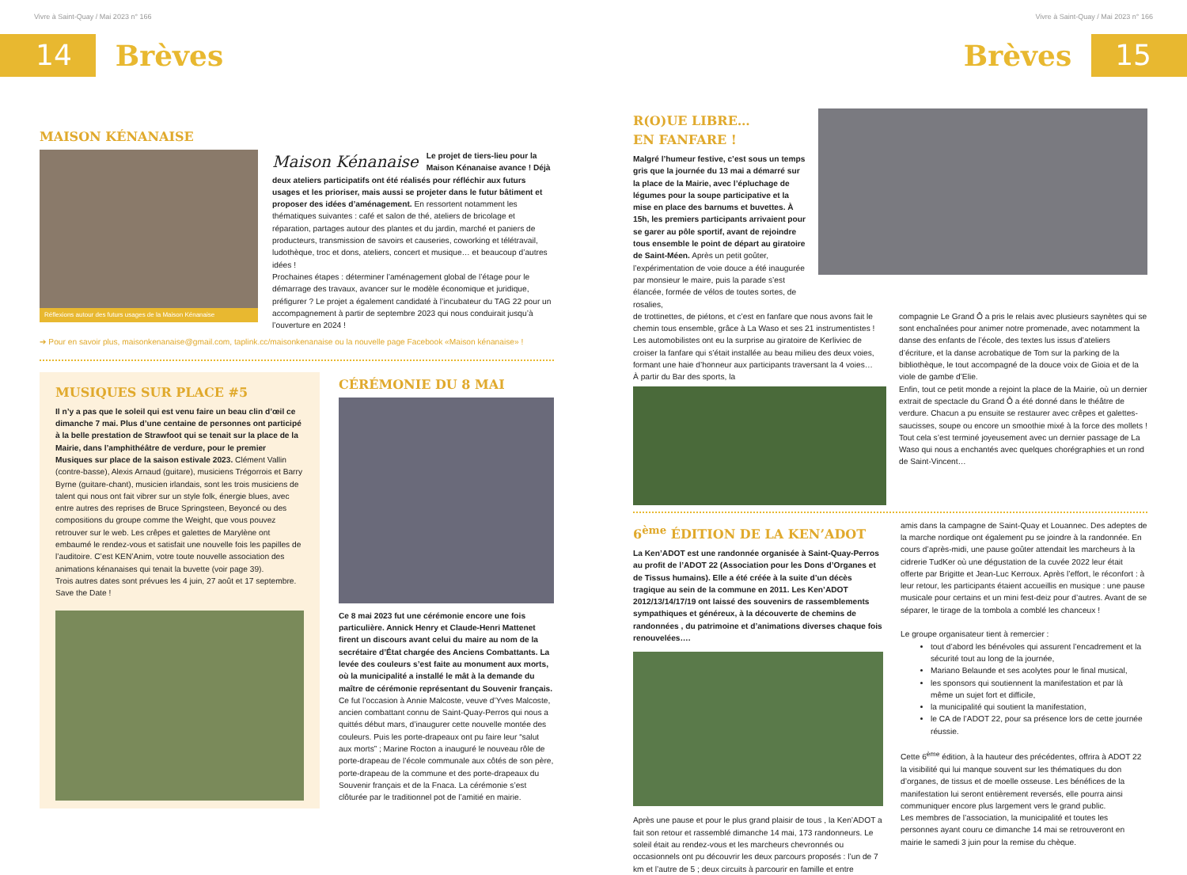Vivre à Saint-Quay / Mai 2023 n° 166
14 Brèves
MAISON KÉNANAISE
Réflexions autour des futurs usages de la Maison Kénanaise
Maison Kénanaise Le projet de tiers-lieu pour la Maison Kénanaise avance ! Déjà deux ateliers participatifs ont été réalisés pour réfléchir aux futurs usages et les prioriser, mais aussi se projeter dans le futur bâtiment et proposer des idées d’aménagement. En ressortent notamment les thématiques suivantes : café et salon de thé, ateliers de bricolage et réparation, partages autour des plantes et du jardin, marché et paniers de producteurs, transmission de savoirs et causeries, coworking et télétravail, ludothèque, troc et dons, ateliers, concert et musique… et beaucoup d’autres idées !
Prochaines étapes : déterminer l’aménagement global de l’étage pour le démarrage des travaux, avancer sur le modèle économique et juridique, préfigurer ? Le projet a également candidaté à l’incubateur du TAG 22 pour un accompagnement à partir de septembre 2023 qui nous conduirait jusqu’à l’ouverture en 2024 !
➔ Pour en savoir plus, maisonkenanaise@gmail.com, taplink.cc/maisonkenanaise ou la nouvelle page Facebook «Maison kénanaise» !
MUSIQUES SUR PLACE #5
Il n’y a pas que le soleil qui est venu faire un beau clin d’œil ce dimanche 7 mai. Plus d’une centaine de personnes ont participé à la belle prestation de Strawfoot qui se tenait sur la place de la Mairie, dans l’amphithéâtre de verdure, pour le premier Musiques sur place de la saison estivale 2023. Clément Vallin (contre-basse), Alexis Arnaud (guitare), musiciens Trégorrois et Barry Byrne (guitare-chant), musicien irlandais, sont les trois musiciens de talent qui nous ont fait vibrer sur un style folk, énergie blues, avec entre autres des reprises de Bruce Springsteen, Beyoncé ou des compositions du groupe comme the Weight, que vous pouvez retrouver sur le web. Les crêpes et galettes de Marylène ont embaumé le rendez-vous et satisfait une nouvelle fois les papilles de l’auditoire. C’est KEN’Anim, votre toute nouvelle association des animations kénanaises qui tenait la buvette (voir page 39).
Trois autres dates sont prévues les 4 juin, 27 août et 17 septembre. Save the Date !
CÉRÉMONIE DU 8 MAI
Ce 8 mai 2023 fut une cérémonie encore une fois particulière. Annick Henry et Claude-Henri Mattenet firent un discours avant celui du maire au nom de la secrétaire d’État chargée des Anciens Combattants. La levée des couleurs s’est faite au monument aux morts, où la municipalité a installé le mât à la demande du maître de cérémonie représentant du Souvenir français. Ce fut l’occasion à Annie Malcoste, veuve d’Yves Malcoste, ancien combattant connu de Saint-Quay-Perros qui nous a quittés début mars, d’inaugurer cette nouvelle montée des couleurs. Puis les porte-drapeaux ont pu faire leur “salut aux morts” ; Marine Rocton a inauguré le nouveau rôle de porte-drapeau de l’école communale aux côtés de son père, porte-drapeau de la commune et des porte-drapeaux du Souvenir français et de la Fnaca. La cérémonie s’est clôturée par le traditionnel pot de l’amitié en mairie.
Vivre à Saint-Quay / Mai 2023 n° 166
Brèves 15
R(O)UE LIBRE…
EN FANFARE !
Malgré l’humeur festive, c’est sous un temps gris que la journée du 13 mai a démarré sur la place de la Mairie, avec l’épluchage de légumes pour la soupe participative et la mise en place des barnums et buvettes. À 15h, les premiers participants arrivaient pour se garer au pôle sportif, avant de rejoindre tous ensemble le point de départ au giratoire de Saint-Méen. Après un petit goûter, l’expérimentation de voie douce a été inaugurée par monsieur le maire, puis la parade s’est élancée, formée de vélos de toutes sortes, de rosalies,
de trottinettes, de piétons, et c’est en fanfare que nous avons fait le chemin tous ensemble, grâce à La Waso et ses 21 instrumentistes ! Les automobilistes ont eu la surprise au giratoire de Kerliviec de croiser la fanfare qui s’était installée au beau milieu des deux voies, formant une haie d’honneur aux participants traversant la 4 voies…
À partir du Bar des sports, la
compagnie Le Grand Ô a pris le relais avec plusieurs saynètes qui se sont enchaînées pour animer notre promenade, avec notamment la danse des enfants de l’école, des textes lus issus d’ateliers d’écriture, et la danse acrobatique de Tom sur la parking de la bibliothèque, le tout accompagné de la douce voix de Gioia et de la viole de gambe d’Elie.
Enfin, tout ce petit monde a rejoint la place de la Mairie, où un dernier extrait de spectacle du Grand Ô a été donné dans le théâtre de verdure. Chacun a pu ensuite se restaurer avec crêpes et galettes-saucisses, soupe ou encore un smoothie mixé à la force des mollets !
Tout cela s’est terminé joyeusement avec un dernier passage de La Waso qui nous a enchantés avec quelques chorégraphies et un rond de Saint-Vincent…
6<sup>ème</sup> ÉDITION DE LA KEN’ADOT
La Ken’ADOT est une randonnée organisée à Saint-Quay-Perros au profit de l’ADOT 22 (Association pour les Dons d’Organes et de Tissus humains). Elle a été créée à la suite d’un décès tragique au sein de la commune en 2011. Les Ken’ADOT 2012/13/14/17/19 ont laissé des souvenirs de rassemblements sympathiques et généreux, à la découverte de chemins de randonnées , du patrimoine et d’animations diverses chaque fois renouvelées….
Après une pause et pour le plus grand plaisir de tous , la Ken’ADOT a fait son retour et rassemblé dimanche 14 mai, 173 randonneurs. Le soleil était au rendez-vous et les marcheurs chevronnés ou occasionnels ont pu découvrir les deux parcours proposés : l’un de 7 km et l’autre de 5 ; deux circuits à parcourir en famille et entre
amis dans la campagne de Saint-Quay et Louannec. Des adeptes de la marche nordique ont également pu se joindre à la randonnée. En cours d’après-midi, une pause goûter attendait les marcheurs à la cidrerie TudKer où une dégustation de la cuvée 2022 leur était offerte par Brigitte et Jean-Luc Kerroux. Après l’effort, le réconfort : à leur retour, les participants étaient accueillis en musique : une pause musicale pour certains et un mini fest-deiz pour d’autres. Avant de se séparer, le tirage de la tombola a comblé les chanceux !
Le groupe organisateur tient à remercier :
tout d’abord les bénévoles qui assurent l’encadrement et la sécurité tout au long de la journée,
Mariano Belaunde et ses acolytes pour le final musical,
les sponsors qui soutiennent la manifestation et par là même un sujet fort et difficile,
la municipalité qui soutient la manifestation,
le CA de l’ADOT 22, pour sa présence lors de cette journée réussie.
Cette 6<sup>ème</sup> édition, à la hauteur des précédentes, offrira à ADOT 22 la visibilité qui lui manque souvent sur les thématiques du don d’organes, de tissus et de moelle osseuse. Les bénéfices de la manifestation lui seront entièrement reversés, elle pourra ainsi communiquer encore plus largement vers le grand public.
Les membres de l’association, la municipalité et toutes les personnes ayant couru ce dimanche 14 mai se retrouveront en mairie le samedi 3 juin pour la remise du chèque.